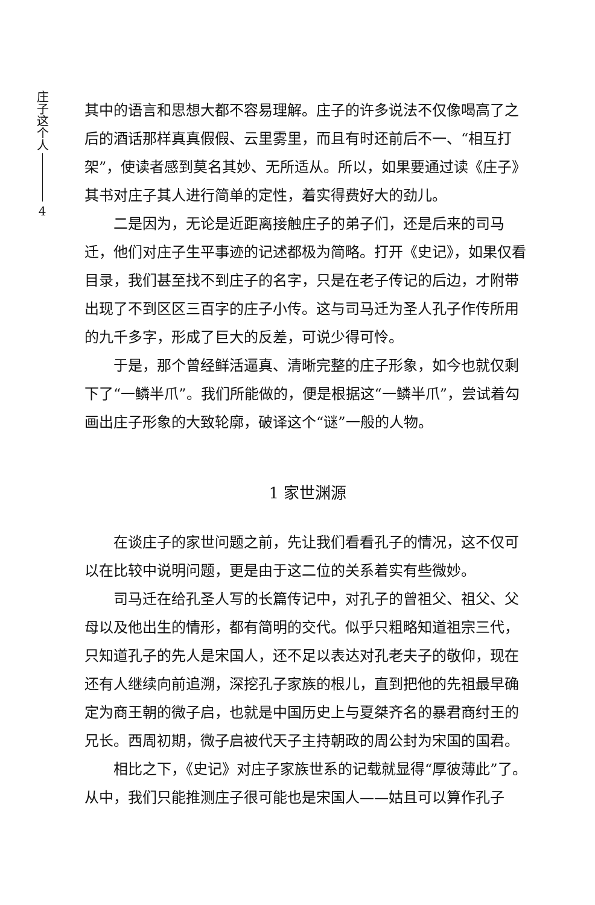庄子这个人
4
其中的语言和思想大都不容易理解。庄子的许多说法不仅像喝高了之后的酒话那样真真假假、云里雾里，而且有时还前后不一、“相互打架”，使读者感到莫名其妙、无所适从。所以，如果要通过读《庄子》其书对庄子其人进行简单的定性，着实得费好大的劲儿。
二是因为，无论是近距离接触庄子的弟子们，还是后来的司马迁，他们对庄子生平事迹的记述都极为简略。打开《史记》，如果仅看目录，我们甚至找不到庄子的名字，只是在老子传记的后边，才附带出现了不到区区三百字的庄子小传。这与司马迁为圣人孔子作传所用的九千多字，形成了巨大的反差，可说少得可怜。
于是，那个曾经鲜活逼真、清晰完整的庄子形象，如今也就仅剩下了“一鳞半爪”。我们所能做的，便是根据这“一鳞半爪”，尝试着勾画出庄子形象的大致轮廓，破译这个“谜”一般的人物。
1 家世渊源
在谈庄子的家世问题之前，先让我们看看孔子的情况，这不仅可以在比较中说明问题，更是由于这二位的关系着实有些微妙。
司马迁在给孔圣人写的长篇传记中，对孔子的曾祖父、祖父、父母以及他出生的情形，都有简明的交代。似乎只粗略知道祖宗三代，只知道孔子的先人是宋国人，还不足以表达对孔老夫子的敬仰，现在还有人继续向前追溯，深挖孔子家族的根儿，直到把他的先祖最早确定为商王朝的微子启，也就是中国历史上与夏桀齐名的暴君商纣王的兄长。西周初期，微子启被代天子主持朝政的周公封为宋国的国君。
相比之下，《史记》对庄子家族世系的记载就显得“厚彼薄此”了。从中，我们只能推测庄子很可能也是宋国人——姑且可以算作孔子